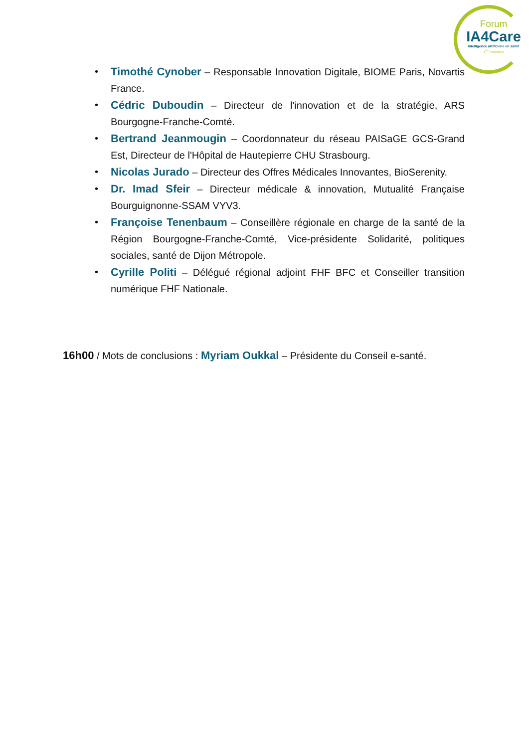Forum
IA4Care
Intelligence artificielle en santé
1<sup>res</sup> rencontres
• Timothé Cynober – Responsable Innovation Digitale, BIOME Paris, Novartis France.
• Cédric Duboudin – Directeur de l'innovation et de la stratégie, ARS Bourgogne-Franche-Comté.
• Bertrand Jeanmougin – Coordonnateur du réseau PAISaGE GCS-Grand Est, Directeur de l'Hôpital de Hautepierre CHU Strasbourg.
• Nicolas Jurado – Directeur des Offres Médicales Innovantes, BioSerenity.
• Dr. Imad Sfeir – Directeur médicale & innovation, Mutualité Française Bourguignonne-SSAM VYV3.
• Françoise Tenenbaum – Conseillère régionale en charge de la santé de la Région Bourgogne-Franche-Comté, Vice-présidente Solidarité, politiques sociales, santé de Dijon Métropole.
• Cyrille Politi – Délégué régional adjoint FHF BFC et Conseiller transition numérique FHF Nationale.
16h00 / Mots de conclusions : Myriam Oukkal – Présidente du Conseil e-santé.